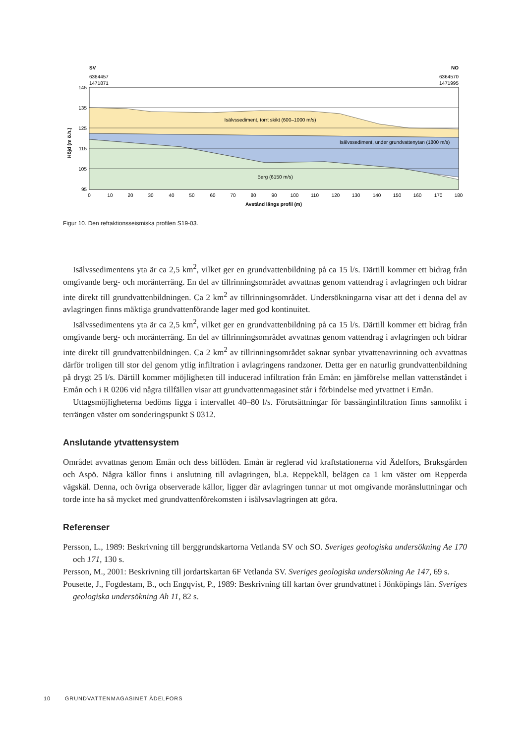SV
NO
6364457
1471871
6364570
1471995
145
135
125
115
105
95
Isälvssediment, torrt skikt (600–1000 m/s)
Isälvssediment, under grundvattenytan (1800 m/s)
Berg (6150 m/s)
0
10
20
30
40
50
60
70
80
90
100
110
120
130
140
150
160
170
180
Avstånd längs profil (m)
Höjd (m ö.h.)
Figur 10. Den refraktionsseismiska profilen S19-03.
Isälvssedimentens yta är ca 2,5 km<sup>2</sup>, vilket ger en grundvattenbildning på ca 15 l/s. Därtill kommer ett bidrag från omgivande berg- och moränterräng. En del av tillrinningsområdet avvattnas genom vattendrag i avlagringen och bidrar inte direkt till grundvattenbildningen. Ca 2 km<sup>2</sup> av tillrinnings­området. Undersökningarna visar att det i denna del av avlagringen finns mäktiga grundvattenförande lager med god kontinuitet.
Isälvssedimentens yta är ca 2,5 km<sup>2</sup>, vilket ger en grundvattenbildning på ca 15 l/s. Därtill kommer ett bidrag från omgivande berg- och moränterräng. En del av tillrinningsområdet avvattnas genom vattendrag i avlagringen och bidrar inte direkt till grundvattenbildningen. Ca 2 km<sup>2</sup> av tillrinnings­området saknar synbar ytvattenavrinning och avvattnas därför troligen till stor del genom ytlig infiltra­tion i avlagringens randzoner. Detta ger en naturlig grundvattenbildning på drygt 25 l/s. Därtill kommer möjligheten till inducerad infiltration från Emån: en jämförelse mellan vattenståndet i Emån och i R 0206 vid några tillfällen visar att grundvattenmagasinet står i förbindelse med ytvattnet i Emån.
Uttagsmöjligheterna bedöms ligga i intervallet 40–80 l/s. Förutsättningar för bassänginfiltration finns sannolikt i terrängen väster om sonderingspunkt S 0312.
Anslutande ytvattensystem
Området avvattnas genom Emån och dess biflöden. Emån är reglerad vid kraftstationerna vid Ädelfors, Bruksgården och Aspö. Några källor finns i anslutning till avlagringen, bl.a. Reppekäll, belägen ca 1 km väster om Repperda vägskäl. Denna, och övriga observerade källor, ligger där avlagringen tunnar ut mot omgivande moränsluttningar och torde inte ha så mycket med grundvattenförekomsten i isälvsavlagringen att göra.
Referenser
Persson, L., 1989: Beskrivning till berggrundskartorna Vetlanda SV och SO. Sveriges geologiska undersök­ning Ae 170 och 171, 130 s.
Persson, M., 2001: Beskrivning till jordartskartan 6F Vetlanda SV. Sveriges geologiska undersökning Ae 147, 69 s.
Pousette, J., Fogdestam, B., och Engqvist, P., 1989: Beskrivning till kartan över grundvattnet i Jönköpings län. Sveriges geologiska undersökning Ah 11, 82 s.
10 GRUNDVATTENMAGASINET ÄDELFORS